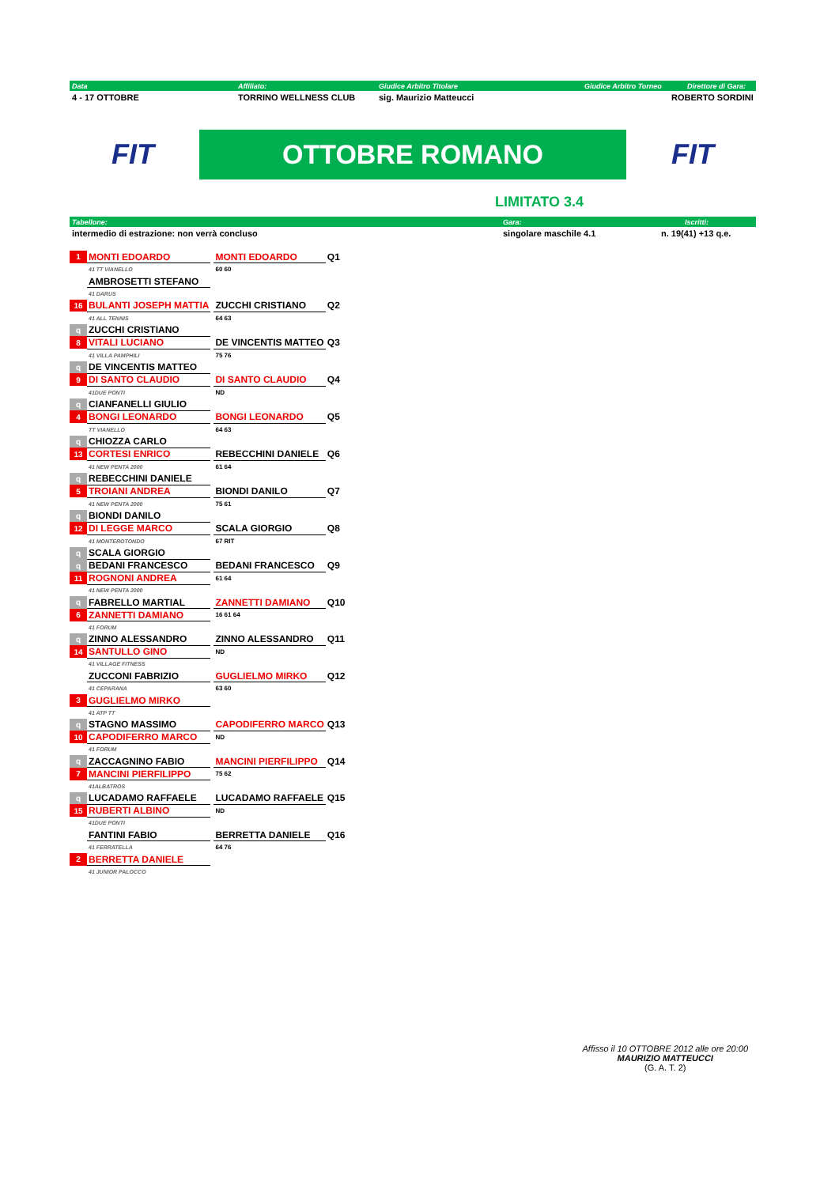Data Affiliato: Giudice Arbitro Titolare Giudice Arbitro Torneo Direttore di Gara:
4 - 17 OTTOBRE TORRINO WELLNESS CLUB sig. Maurizio Matteucci ROBERTO SORDINI
FIT
OTTOBRE ROMANO
FIT
LIMITATO 3.4
Tabellone: Gara: Iscritti:
intermedio di estrazione: non verrà concluso singolare maschile 4.1 n. 19(41) +13 q.e.
| 1 | MONTI EDOARDO | | MONTI EDOARDO | Q1 |
| | 41 TT VIANELLO | | 60 60 | |
| | AMBROSETTI STEFANO | | | |
| | 41 DARUS | | | |
| 16 | BULANTI JOSEPH MATTIA | | ZUCCHI CRISTIANO | Q2 |
| | 41 ALL TENNIS | | 64 63 | |
| q | ZUCCHI CRISTIANO | | | |
| 8 | VITALI LUCIANO | | DE VINCENTIS MATTEO | Q3 |
| | 41 VILLA PAMPHILI | | 75 76 | |
| q | DE VINCENTIS MATTEO | | | |
| 9 | DI SANTO CLAUDIO | | DI SANTO CLAUDIO | Q4 |
| | 41DUE PONTI | | ND | |
| q | CIANFANELLI GIULIO | | | |
| 4 | BONGI LEONARDO | | BONGI LEONARDO | Q5 |
| | TT VIANELLO | | 64 63 | |
| q | CHIOZZA CARLO | | | |
| 13 | CORTESI ENRICO | | REBECCHINI DANIELE | Q6 |
| | 41 NEW PENTA 2000 | | 61 64 | |
| q | REBECCHINI DANIELE | | | |
| 5 | TROIANI ANDREA | | BIONDI DANILO | Q7 |
| | 41 NEW PENTA 2000 | | 75 61 | |
| q | BIONDI DANILO | | | |
| 12 | DI LEGGE MARCO | | SCALA GIORGIO | Q8 |
| | 41 MONTEROTONDO | | 67 RIT | |
| q | SCALA GIORGIO | | | |
| q | BEDANI FRANCESCO | | BEDANI FRANCESCO | Q9 |
| 11 | ROGNONI ANDREA | | 61 64 | |
| | 41 NEW PENTA 2000 | | | |
| q | FABRELLO MARTIAL | | ZANNETTI DAMIANO | Q10 |
| 6 | ZANNETTI DAMIANO | | 16 61 64 | |
| | 41 FORUM | | | |
| q | ZINNO ALESSANDRO | | ZINNO ALESSANDRO | Q11 |
| 14 | SANTULLO GINO | | ND | |
| | 41 VILLAGE FITNESS | | | |
| | ZUCCONI FABRIZIO | | GUGLIELMO MIRKO | Q12 |
| | 41 CEPARANA | | 63 60 | |
| 3 | GUGLIELMO MIRKO | | | |
| | 41 ATP TT | | | |
| q | STAGNO MASSIMO | | CAPODIFERRO MARCO | Q13 |
| 10 | CAPODIFERRO MARCO | | ND | |
| | 41 FORUM | | | |
| q | ZACCAGNINO FABIO | | MANCINI PIERFILIPPO | Q14 |
| 7 | MANCINI PIERFILIPPO | | 75 62 | |
| | 41ALBATROS | | | |
| q | LUCADAMO RAFFAELE | | LUCADAMO RAFFAELE | Q15 |
| 15 | RUBERTI ALBINO | | ND | |
| | 41DUE PONTI | | | |
| | FANTINI FABIO | | BERRETTA DANIELE | Q16 |
| | 41 FERRATELLA | | 64 76 | |
| 2 | BERRETTA DANIELE | | | |
| | 41 JUNIOR PALOCCO | | | |
Affisso il 10 OTTOBRE 2012 alle ore 20:00
MAURIZIO MATTEUCCI
(G. A. T. 2)